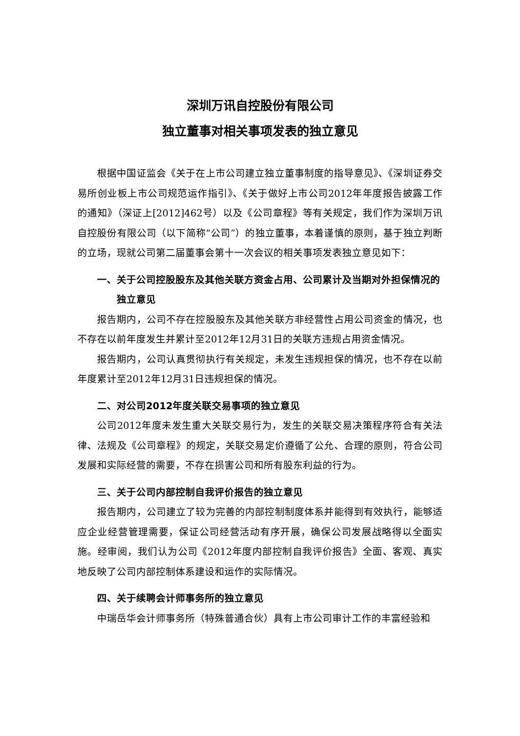深圳万讯自控股份有限公司
独立董事对相关事项发表的独立意见
根据中国证监会《关于在上市公司建立独立董事制度的指导意见》、《深圳证券交易所创业板上市公司规范运作指引》、《关于做好上市公司2012年年度报告披露工作的通知》（深证上[2012]462号）以及《公司章程》等有关规定，我们作为深圳万讯自控股份有限公司（以下简称“公司”）的独立董事，本着谨慎的原则，基于独立判断的立场，现就公司第二届董事会第十一次会议的相关事项发表独立意见如下：
一、关于公司控股股东及其他关联方资金占用、公司累计及当期对外担保情况的独立意见
报告期内，公司不存在控股股东及其他关联方非经营性占用公司资金的情况，也不存在以前年度发生并累计至2012年12月31日的关联方违规占用资金情况。
报告期内，公司认真贯彻执行有关规定，未发生违规担保的情况，也不存在以前年度累计至2012年12月31日违规担保的情况。
二、对公司2012年度关联交易事项的独立意见
公司2012年度未发生重大关联交易行为，发生的关联交易决策程序符合有关法律、法规及《公司章程》的规定，关联交易定价遵循了公允、合理的原则，符合公司发展和实际经营的需要，不存在损害公司和所有股东利益的行为。
三、关于公司内部控制自我评价报告的独立意见
报告期内，公司建立了较为完善的内部控制制度体系并能得到有效执行，能够适应企业经营管理需要，保证公司经营活动有序开展，确保公司发展战略得以全面实施。经审阅，我们认为公司《2012年度内部控制自我评价报告》全面、客观、真实地反映了公司内部控制体系建设和运作的实际情况。
四、关于续聘会计师事务所的独立意见
中瑞岳华会计师事务所（特殊普通合伙）具有上市公司审计工作的丰富经验和